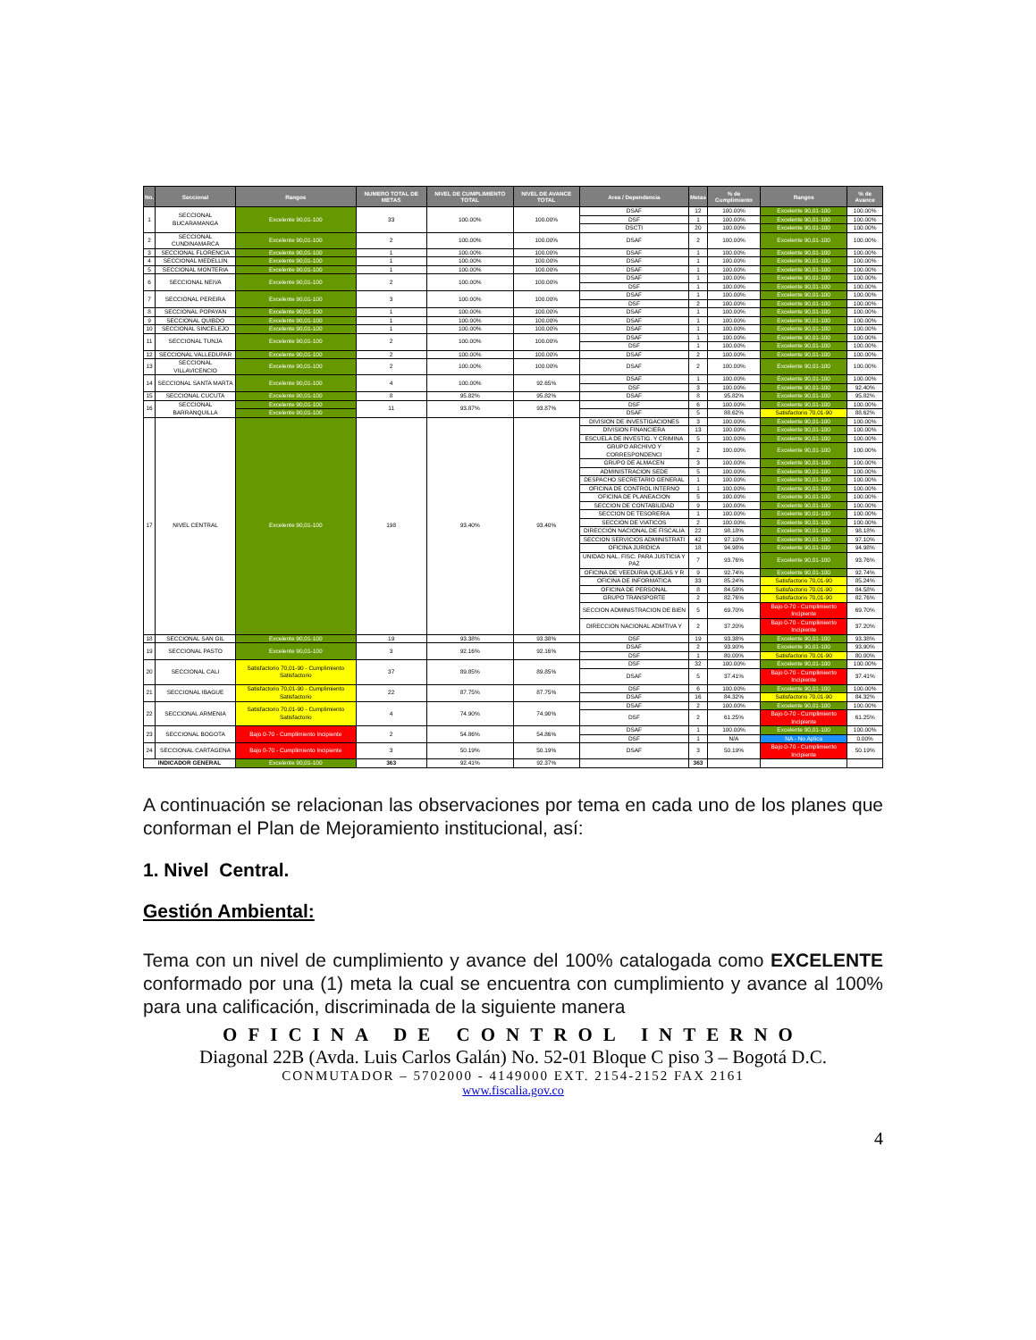| No. | Seccional | Rangos | NUMERO TOTAL DE METAS | NIVEL DE CUMPLIMIENTO TOTAL | NIVEL DE AVANCE TOTAL | Area / Dependencia | Metas | % de Cumplimiento | Rangos | % de Avance |
| --- | --- | --- | --- | --- | --- | --- | --- | --- | --- | --- |
| 1 | SECCIONAL BUCARAMANGA | Excelente 90,01-100 | 33 | 100.00% | 100.00% | DSAF | 12 | 100.00% | Excelente 90,01-100 | 100.00% |
| | | | | | | DSF | 1 | 100.00% | Excelente 90,01-100 | 100.00% |
| | | | | | | DSCTI | 20 | 100.00% | Excelente 90,01-100 | 100.00% |
| 2 | SECCIONAL CUNDINAMARCA | Excelente 90,01-100 | 2 | 100.00% | 100.00% | DSAF | 2 | 100.00% | Excelente 90,01-100 | 100.00% |
| 3 | SECCIONAL FLORENCIA | Excelente 90,01-100 | 1 | 100.00% | 100.00% | DSAF | 1 | 100.00% | Excelente 90,01-100 | 100.00% |
| 4 | SECCIONAL MEDELLIN | Excelente 90,01-100 | 1 | 100.00% | 100.00% | DSAF | 1 | 100.00% | Excelente 90,01-100 | 100.00% |
| 5 | SECCIONAL MONTERIA | Excelente 90,01-100 | 1 | 100.00% | 100.00% | DSAF | 1 | 100.00% | Excelente 90,01-100 | 100.00% |
| 6 | SECCIONAL NEIVA | Excelente 90,01-100 | 2 | 100.00% | 100.00% | DSAF | 1 | 100.00% | Excelente 90,01-100 | 100.00% |
| | | | | | | DSF | 1 | 100.00% | Excelente 90,01-100 | 100.00% |
| 7 | SECCIONAL PEREIRA | Excelente 90,01-100 | 3 | 100.00% | 100.00% | DSAF | 1 | 100.00% | Excelente 90,01-100 | 100.00% |
| | | | | | | DSF | 2 | 100.00% | Excelente 90,01-100 | 100.00% |
| 8 | SECCIONAL POPAYAN | Excelente 90,01-100 | 1 | 100.00% | 100.00% | DSAF | 1 | 100.00% | Excelente 90,01-100 | 100.00% |
| 9 | SECCIONAL QUIBDO | Excelente 90,01-100 | 1 | 100.00% | 100.00% | DSAF | 1 | 100.00% | Excelente 90,01-100 | 100.00% |
| 10 | SECCIONAL SINCELEJO | Excelente 90,01-100 | 1 | 100.00% | 100.00% | DSAF | 1 | 100.00% | Excelente 90,01-100 | 100.00% |
| 11 | SECCIONAL TUNJA | Excelente 90,01-100 | 2 | 100.00% | 100.00% | DSAF | 1 | 100.00% | Excelente 90,01-100 | 100.00% |
| | | | | | | DSF | 1 | 100.00% | Excelente 90,01-100 | 100.00% |
| 12 | SECCIONAL VALLEDUPAR | Excelente 90,01-100 | 2 | 100.00% | 100.00% | DSAF | 2 | 100.00% | Excelente 90,01-100 | 100.00% |
| 13 | SECCIONAL VILLAVICENCIO | Excelente 90,01-100 | 2 | 100.00% | 100.00% | DSAF | 2 | 100.00% | Excelente 90,01-100 | 100.00% |
| 14 | SECCIONAL SANTA MARTA | Excelente 90,01-100 | 4 | 100.00% | 92.65% | DSAF | 1 | 100.00% | Excelente 90,01-100 | 100.00% |
| | | | | | | DSF | 3 | 100.00% | Excelente 90,01-100 | 92.40% |
| 15 | SECCIONAL CUCUTA | Excelente 90,01-100 | 8 | 95.82% | 95.82% | DSAF | 8 | 95.82% | Excelente 90,01-100 | 95.82% |
| 16 | SECCIONAL BARRANQUILLA | Excelente 90,01-100 | 11 | 93.87% | 93.87% | DSF | 6 | 100.00% | Excelente 90,01-100 | 100.00% |
| | | Excelente 90,01-100 | | | | DSAF | 5 | 88.62% | Satisfactorio 70,01-90 | 88.62% |
| 17 | NIVEL CENTRAL | Excelente 90,01-100 | 198 | 93.40% | 93.40% | DIVISION DE INVESTIGACIONES | 3 | 100.00% | Excelente 90,01-100 | 100.00% |
| | | | | | | DIVISION FINANCIERA | 13 | 100.00% | Excelente 90,01-100 | 100.00% |
| | | | | | | ESCUELA DE INVESTIG. Y CRIMINA | 5 | 100.00% | Excelente 90,01-100 | 100.00% |
| | | | | | | GRUPO ARCHIVO Y CORRESPONDENCI | 2 | 100.00% | Excelente 90,01-100 | 100.00% |
| | | | | | | GRUPO DE ALMACEN | 3 | 100.00% | Excelente 90,01-100 | 100.00% |
| | | | | | | ADMINISTRACION SEDE | 5 | 100.00% | Excelente 90,01-100 | 100.00% |
| | | | | | | DESPACHO SECRETARIO GENERAL | 1 | 100.00% | Excelente 90,01-100 | 100.00% |
| | | | | | | OFICINA DE CONTROL INTERNO | 1 | 100.00% | Excelente 90,01-100 | 100.00% |
| | | | | | | OFICINA DE PLANEACION | 5 | 100.00% | Excelente 90,01-100 | 100.00% |
| | | | | | | SECCION DE CONTABILIDAD | 9 | 100.00% | Excelente 90,01-100 | 100.00% |
| | | | | | | SECCION DE TESORERIA | 1 | 100.00% | Excelente 90,01-100 | 100.00% |
| | | | | | | SECCION DE VIATICOS | 2 | 100.00% | Excelente 90,01-100 | 100.00% |
| | | | | | | DIRECCION NACIONAL DE FISCALIA | 22 | 98.18% | Excelente 90,01-100 | 98.18% |
| | | | | | | SECCION SERVICIOS ADMINISTRATI | 42 | 97.10% | Excelente 90,01-100 | 97.10% |
| | | | | | | OFICINA JURIDICA | 18 | 94.98% | Excelente 90,01-100 | 94.98% |
| | | | | | | UNIDAD NAL. FISC. PARA JUSTICIA Y PAZ | 7 | 93.76% | Excelente 90,01-100 | 93.76% |
| | | | | | | OFICINA DE VEEDURIA QUEJAS Y R | 9 | 92.74% | Excelente 90,01-100 | 92.74% |
| | | | | | | OFICINA DE INFORMATICA | 33 | 85.24% | Satisfactorio 70,01-90 | 85.24% |
| | | | | | | OFICINA DE PERSONAL | 8 | 84.58% | Satisfactorio 70,01-90 | 84.58% |
| | | | | | | GRUPO TRANSPORTE | 2 | 82.76% | Satisfactorio 70,01-90 | 82.76% |
| | | | | | | SECCION ADMINISTRACION DE BIEN | 5 | 69.70% | Bajo 0-70 - Cumplimiento Incipiente | 69.70% |
| | | | | | | DIRECCION NACIONAL ADMTIVA Y | 2 | 37.20% | Bajo 0-70 - Cumplimiento Incipiente | 37.20% |
| 18 | SECCIONAL SAN GIL | Excelente 90,01-100 | 19 | 93.38% | 93.38% | DSF | 19 | 93.38% | Excelente 90,01-100 | 93.38% |
| 19 | SECCIONAL PASTO | Excelente 90,01-100 | 3 | 92.16% | 92.16% | DSAF | 2 | 93.90% | Excelente 90,01-100 | 93.90% |
| | | | | | | DSF | 1 | 80.00% | Satisfactorio 70,01-90 | 80.00% |
| 20 | SECCIONAL CALI | Satisfactorio 70,01-90 - Cumplimiento Satisfactorio | 37 | 89.85% | 89.85% | DSF | 32 | 100.00% | Excelente 90,01-100 | 100.00% |
| | | | | | | DSAF | 5 | 37.41% | Bajo 0-70 - Cumplimiento Incipiente | 37.41% |
| 21 | SECCIONAL IBAGUE | Satisfactorio 70,01-90 - Cumplimiento Satisfactorio | 22 | 87.75% | 87.75% | DSF | 6 | 100.00% | Excelente 90,01-100 | 100.00% |
| | | | | | | DSAF | 16 | 84.32% | Satisfactorio 70,01-90 | 84.32% |
| 22 | SECCIONAL ARMENIA | Satisfactorio 70,01-90 - Cumplimiento Satisfactorio | 4 | 74.90% | 74.90% | DSAF | 2 | 100.00% | Excelente 90,01-100 | 100.00% |
| | | | | | | DSF | 2 | 61.25% | Bajo 0-70 - Cumplimiento Incipiente | 61.25% |
| 23 | SECCIONAL BOGOTA | Bajo 0-70 - Cumplimiento Incipiente | 2 | 54.86% | 54.86% | DSAF | 1 | 100.00% | Excelente 90,01-100 | 100.00% |
| | | | | | | DSF | 1 | N/A | NA - No Aplica | 0.00% |
| 24 | SECCIONAL CARTAGENA | Bajo 0-70 - Cumplimiento Incipiente | 3 | 50.19% | 50.19% | DSAF | 3 | 50.19% | Bajo 0-70 - Cumplimiento Incipiente | 50.19% |
| INDICADOR GENERAL | | Excelente 90,01-100 | 363 | 92.41% | 92.37% | | 363 | | | |
A continuación se relacionan las observaciones por tema en cada uno de los planes que conforman el Plan de Mejoramiento institucional, así:
1. Nivel Central.
Gestión Ambiental:
Tema con un nivel de cumplimiento y avance del 100% catalogada como EXCELENTE conformado por una (1) meta la cual se encuentra con cumplimiento y avance al 100% para una calificación, discriminada de la siguiente manera
OFICINA DE CONTROL INTERNO
Diagonal 22B (Avda. Luis Carlos Galán) No. 52-01 Bloque C piso 3 – Bogotá D.C.
CONMUTADOR – 5702000 - 4149000 EXT. 2154-2152 FAX 2161
www.fiscalia.gov.co
4